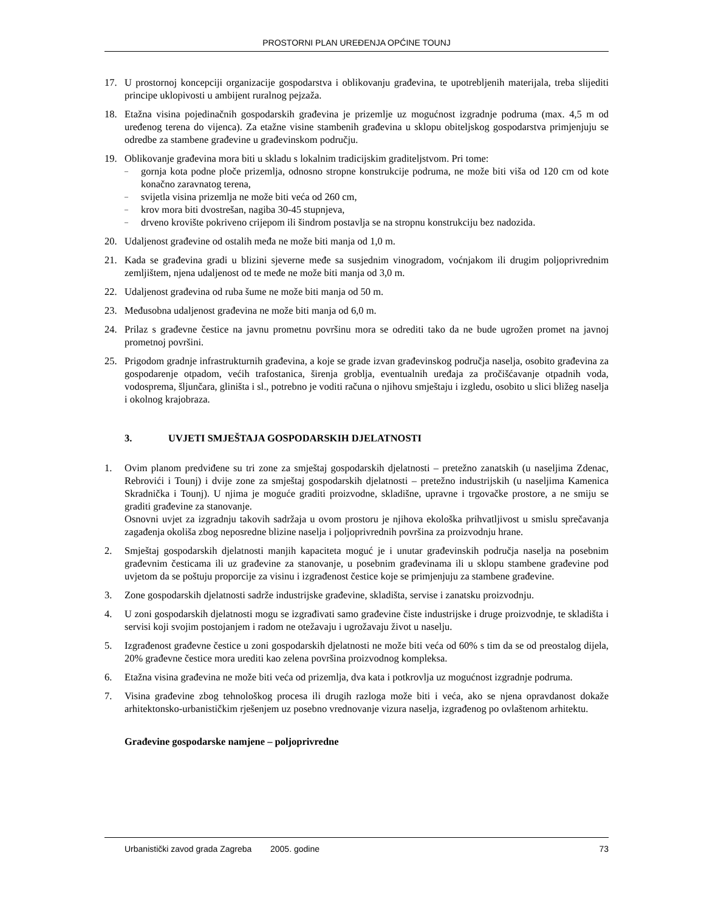PROSTORNI PLAN UREĐENJA OPĆINE TOUNJ
17. U prostornoj koncepciji organizacije gospodarstva i oblikovanju građevina, te upotrebljenih materijala, treba slijediti principe uklopivosti u ambijent ruralnog pejzaža.
18. Etažna visina pojedinačnih gospodarskih građevina je prizemlje uz mogućnost izgradnje podruma (max. 4,5 m od uređenog terena do vijenca). Za etažne visine stambenih građevina u sklopu obiteljskog gospodarstva primjenjuju se odredbe za stambene građevine u građevinskom području.
19. Oblikovanje građevina mora biti u skladu s lokalnim tradicijskim graditeljstvom. Pri tome:
– gornja kota podne ploče prizemlja, odnosno stropne konstrukcije podruma, ne može biti viša od 120 cm od kote konačno zaravnatog terena,
– svijetla visina prizemlja ne može biti veća od 260 cm,
– krov mora biti dvostrešan, nagiba 30-45 stupnjeva,
– drveno krovište pokriveno crijepom ili šindrom postavlja se na stropnu konstrukciju bez nadozida.
20. Udaljenost građevine od ostalih međa ne može biti manja od 1,0 m.
21. Kada se građevina gradi u blizini sjeverne međe sa susjednim vinogradom, voćnjakom ili drugim poljoprivrednim zemljištem, njena udaljenost od te međe ne može biti manja od 3,0 m.
22. Udaljenost građevina od ruba šume ne može biti manja od 50 m.
23. Međusobna udaljenost građevina ne može biti manja od 6,0 m.
24. Prilaz s građevne čestice na javnu prometnu površinu mora se odrediti tako da ne bude ugrožen promet na javnoj prometnoj površini.
25. Prigodom gradnje infrastrukturnih građevina, a koje se grade izvan građevinskog područja naselja, osobito građevina za gospodarenje otpadom, većih trafostanica, širenja groblja, eventualnih uređaja za pročišćavanje otpadnih voda, vodosprema, šljunčara, gliništa i sl., potrebno je voditi računa o njihovu smještaju i izgledu, osobito u slici bližeg naselja i okolnog krajobraza.
3. UVJETI SMJEŠTAJA GOSPODARSKIH DJELATNOSTI
1. Ovim planom predviđene su tri zone za smještaj gospodarskih djelatnosti – pretežno zanatskih (u naseljima Zdenac, Rebrovići i Tounj) i dvije zone za smještaj gospodarskih djelatnosti – pretežno industrijskih (u naseljima Kamenica Skradnička i Tounj). U njima je moguće graditi proizvodne, skladišne, upravne i trgovačke prostore, a ne smiju se graditi građevine za stanovanje.
Osnovni uvjet za izgradnju takovih sadržaja u ovom prostoru je njihova ekološka prihvatljivost u smislu sprečavanja zagađenja okoliša zbog neposredne blizine naselja i poljoprivrednih površina za proizvodnju hrane.
2. Smještaj gospodarskih djelatnosti manjih kapaciteta moguć je i unutar građevinskih područja naselja na posebnim građevnim česticama ili uz građevine za stanovanje, u posebnim građevinama ili u sklopu stambene građevine pod uvjetom da se poštuju proporcije za visinu i izgrađenost čestice koje se primjenjuju za stambene građevine.
3. Zone gospodarskih djelatnosti sadrže industrijske građevine, skladišta, servise i zanatsku proizvodnju.
4. U zoni gospodarskih djelatnosti mogu se izgrađivati samo građevine čiste industrijske i druge proizvodnje, te skladišta i servisi koji svojim postojanjem i radom ne otežavaju i ugrožavaju život u naselju.
5. Izgrađenost građevne čestice u zoni gospodarskih djelatnosti ne može biti veća od 60% s tim da se od preostalog dijela, 20% građevne čestice mora urediti kao zelena površina proizvodnog kompleksa.
6. Etažna visina građevina ne može biti veća od prizemlja, dva kata i potkrovlja uz mogućnost izgradnje podruma.
7. Visina građevine zbog tehnološkog procesa ili drugih razloga može biti i veća, ako se njena opravdanost dokaže arhitektonsko-urbanističkim rješenjem uz posebno vrednovanje vizura naselja, izgrađenog po ovlaštenom arhitektu.
Građevine gospodarske namjene – poljoprivredne
Urbanistički zavod grada Zagreba 2005. godine 73